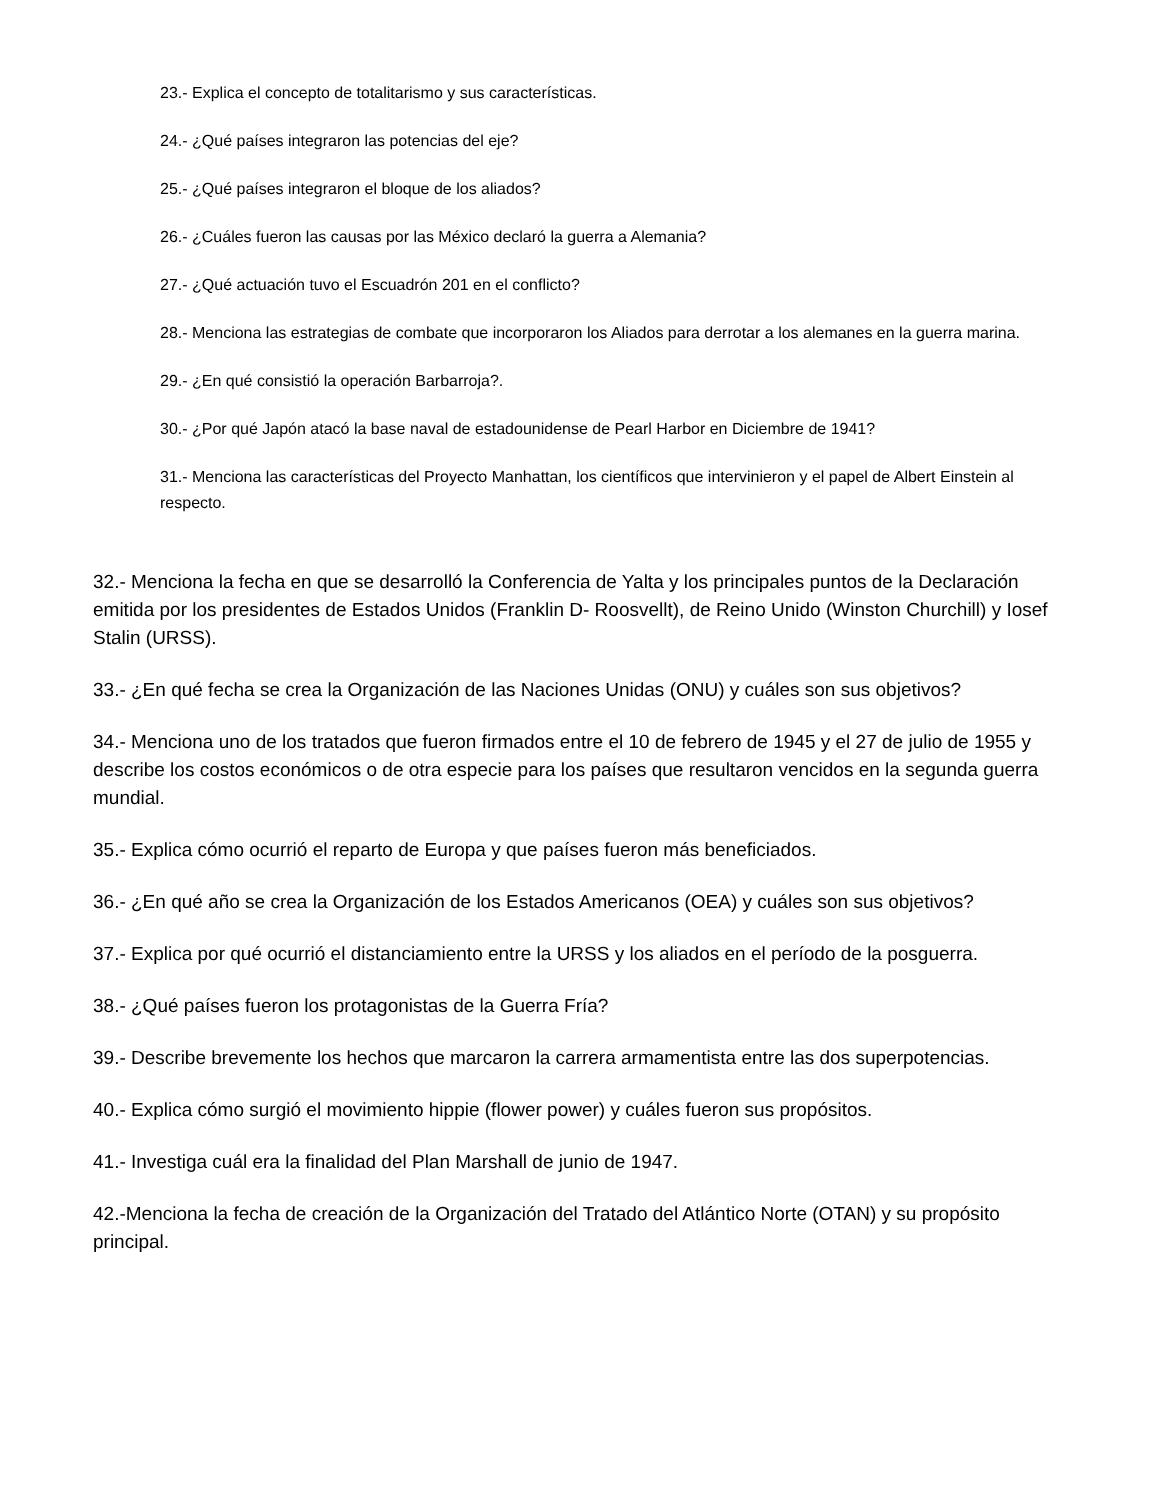23.- Explica el concepto de totalitarismo y sus características.
24.- ¿Qué países integraron las potencias del eje?
25.- ¿Qué países integraron el bloque de los aliados?
26.- ¿Cuáles fueron las causas por las México declaró la guerra a Alemania?
27.- ¿Qué actuación tuvo el Escuadrón 201 en el conflicto?
28.- Menciona las estrategias de combate que incorporaron los Aliados para derrotar a los alemanes en la guerra marina.
29.- ¿En qué consistió la operación Barbarroja?.
30.- ¿Por qué Japón atacó la base naval de estadounidense de Pearl Harbor en Diciembre de 1941?
31.- Menciona las características del Proyecto Manhattan, los científicos que intervinieron y el papel de Albert Einstein al respecto.
32.- Menciona la fecha en que se desarrolló la Conferencia de Yalta y los principales puntos de la Declaración emitida por los presidentes de Estados Unidos (Franklin D- Roosvellt), de Reino Unido (Winston Churchill) y Iosef Stalin (URSS).
33.- ¿En qué fecha se crea la Organización de las Naciones Unidas (ONU) y cuáles son sus objetivos?
34.- Menciona uno de los tratados que fueron firmados entre el 10 de febrero de 1945 y el 27 de julio de 1955 y describe los costos económicos o de otra especie para los países que resultaron vencidos en la segunda guerra mundial.
35.- Explica cómo ocurrió el reparto de Europa y que países fueron más beneficiados.
36.- ¿En qué año se crea la Organización de los Estados Americanos (OEA) y cuáles son sus objetivos?
37.- Explica por qué ocurrió el distanciamiento entre la URSS y los aliados en el período de la posguerra.
38.- ¿Qué países fueron los protagonistas de la Guerra Fría?
39.- Describe brevemente los hechos que marcaron la carrera armamentista entre las dos superpotencias.
40.- Explica cómo surgió el movimiento hippie (flower power) y cuáles fueron sus propósitos.
41.- Investiga cuál era la finalidad del Plan Marshall de junio de 1947.
42.-Menciona la fecha de creación de la Organización del Tratado del Atlántico Norte (OTAN) y su propósito principal.